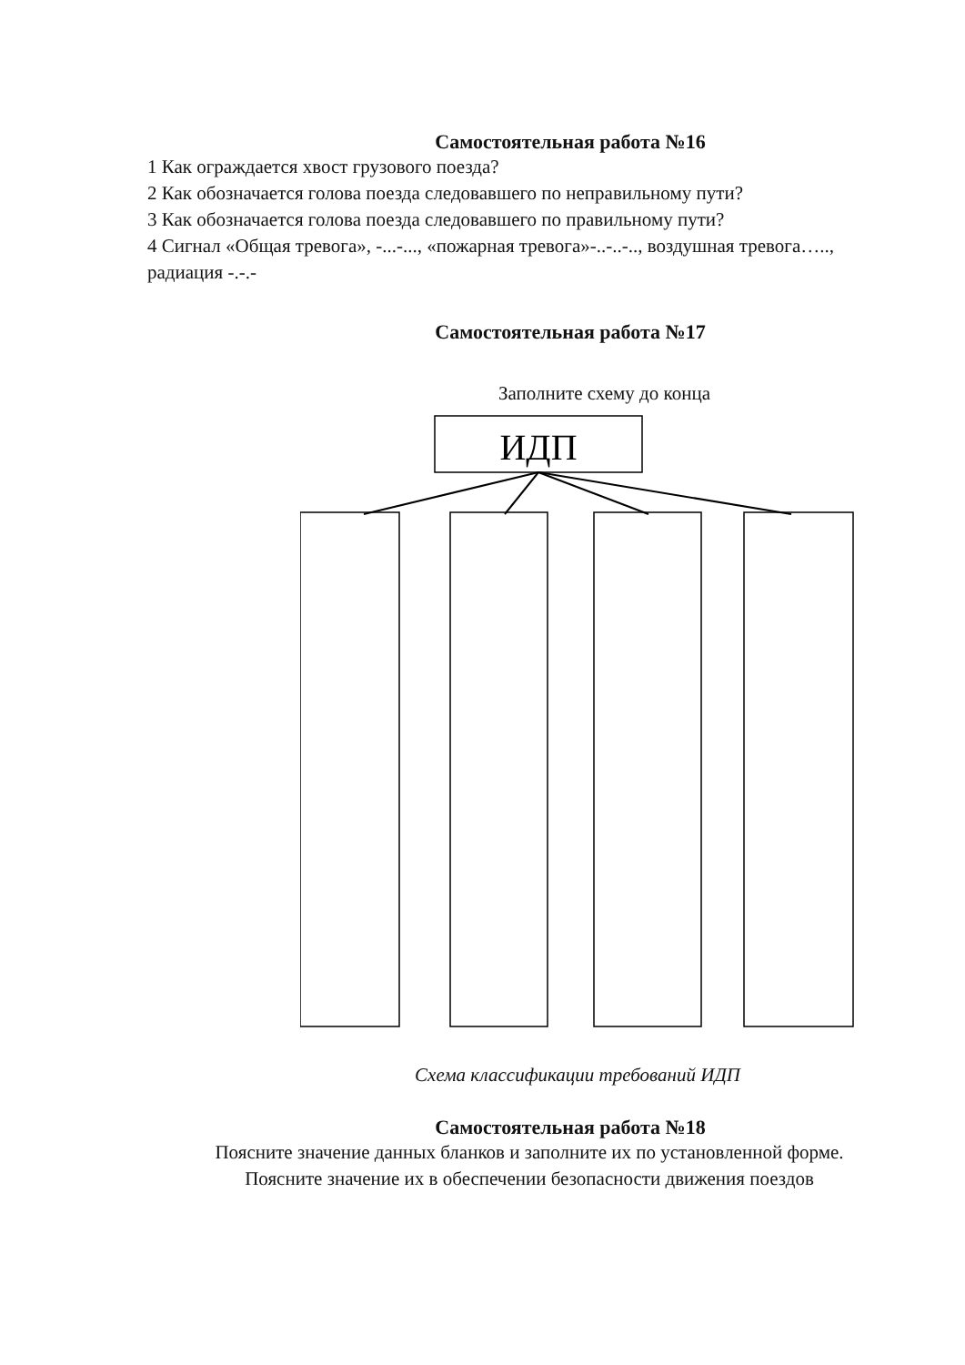Самостоятельная работа №16
1 Как ограждается хвост грузового поезда?
2 Как обозначается голова поезда следовавшего по неправильному пути?
3 Как обозначается голова поезда следовавшего по правильному пути?
4 Сигнал «Общая тревога», -...-..., «пожарная тревога»-..-..-.., воздушная тревога….., радиация -.-.-
Самостоятельная работа №17
Заполните схему до конца
ИДП
Схема классификации требований ИДП
Самостоятельная работа №18
Поясните значение данных бланков и заполните их по установленной форме.
Поясните значение их в обеспечении безопасности движения поездов